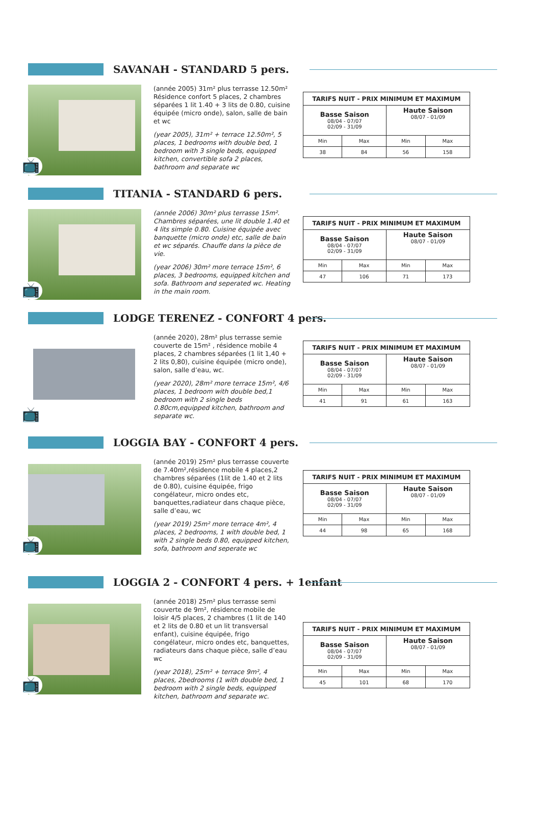SAVANAH - STANDARD 5 pers.
📺
(année 2005) 31m² plus terrasse 12.50m² Résidence confort 5 places, 2 chambres séparées 1 lit 1.40 + 3 lits de 0.80, cuisine équipée (micro onde), salon, salle de bain et wc
(year 2005), 31m² + terrace 12.50m², 5 places, 1 bedrooms with double bed, 1 bedroom with 3 single beds, equipped kitchen, convertible sofa 2 places, bathroom and separate wc
| TARIFS NUIT - PRIX MINIMUM ET MAXIMUM | | | |
| --- | --- | --- | --- |
| Basse Saison 08/04 - 07/07 02/09 - 31/09 | | Haute Saison 08/07 - 01/09 | |
| Min | Max | Min | Max |
| 38 | 84 | 56 | 158 |
TITANIA - STANDARD 6 pers.
📺
(année 2006) 30m² plus terrasse 15m². Chambres séparées, une lit double 1.40 et 4 lits simple 0.80. Cuisine équipée avec banquette (micro onde) etc, salle de bain et wc séparés. Chauffe dans la pièce de vie.
(year 2006) 30m² more terrace 15m², 6 places, 3 bedrooms, equipped kitchen and sofa. Bathroom and seperated wc. Heating in the main room.
| TARIFS NUIT - PRIX MINIMUM ET MAXIMUM | | | |
| --- | --- | --- | --- |
| Basse Saison 08/04 - 07/07 02/09 - 31/09 | | Haute Saison 08/07 - 01/09 | |
| Min | Max | Min | Max |
| 47 | 106 | 71 | 173 |
LODGE TERENEZ - CONFORT 4 pers.
📺
(année 2020), 28m² plus terrasse semie couverte de 15m² , résidence mobile 4 places, 2 chambres séparées (1 lit 1,40 + 2 lits 0,80), cuisine équipée (micro onde), salon, salle d’eau, wc.
(year 2020), 28m² more terrace 15m², 4/6 places, 1 bedroom with double bed,1 bedroom with 2 single beds 0.80cm,equipped kitchen, bathroom and separate wc.
| TARIFS NUIT - PRIX MINIMUM ET MAXIMUM | | | |
| --- | --- | --- | --- |
| Basse Saison 08/04 - 07/07 02/09 - 31/09 | | Haute Saison 08/07 - 01/09 | |
| Min | Max | Min | Max |
| 41 | 91 | 61 | 163 |
LOGGIA BAY - CONFORT 4 pers.
📺
(année 2019) 25m² plus terrasse couverte de 7.40m²,résidence mobile 4 places,2 chambres séparées (1lit de 1.40 et 2 lits de 0.80), cuisine équipée, frigo congélateur, micro ondes etc, banquettes,radiateur dans chaque pièce, salle d’eau, wc
(year 2019) 25m² more terrace 4m², 4 places, 2 bedrooms, 1 with double bed, 1 with 2 single beds 0.80, equipped kitchen, sofa, bathroom and seperate wc
| TARIFS NUIT - PRIX MINIMUM ET MAXIMUM | | | |
| --- | --- | --- | --- |
| Basse Saison 08/04 - 07/07 02/09 - 31/09 | | Haute Saison 08/07 - 01/09 | |
| Min | Max | Min | Max |
| 44 | 98 | 65 | 168 |
LOGGIA 2 - CONFORT 4 pers. + 1enfant
📺
(année 2018) 25m² plus terrasse semi couverte de 9m², résidence mobile de loisir 4/5 places, 2 chambres (1 lit de 140 et 2 lits de 0.80 et un lit transversal enfant), cuisine équipée, frigo congélateur, micro ondes etc, banquettes, radiateurs dans chaque pièce, salle d’eau wc
(year 2018), 25m² + terrace 9m², 4 places, 2bedrooms (1 with double bed, 1 bedroom with 2 single beds, equipped kitchen, bathroom and separate wc.
| TARIFS NUIT - PRIX MINIMUM ET MAXIMUM | | | |
| --- | --- | --- | --- |
| Basse Saison 08/04 - 07/07 02/09 - 31/09 | | Haute Saison 08/07 - 01/09 | |
| Min | Max | Min | Max |
| 45 | 101 | 68 | 170 |